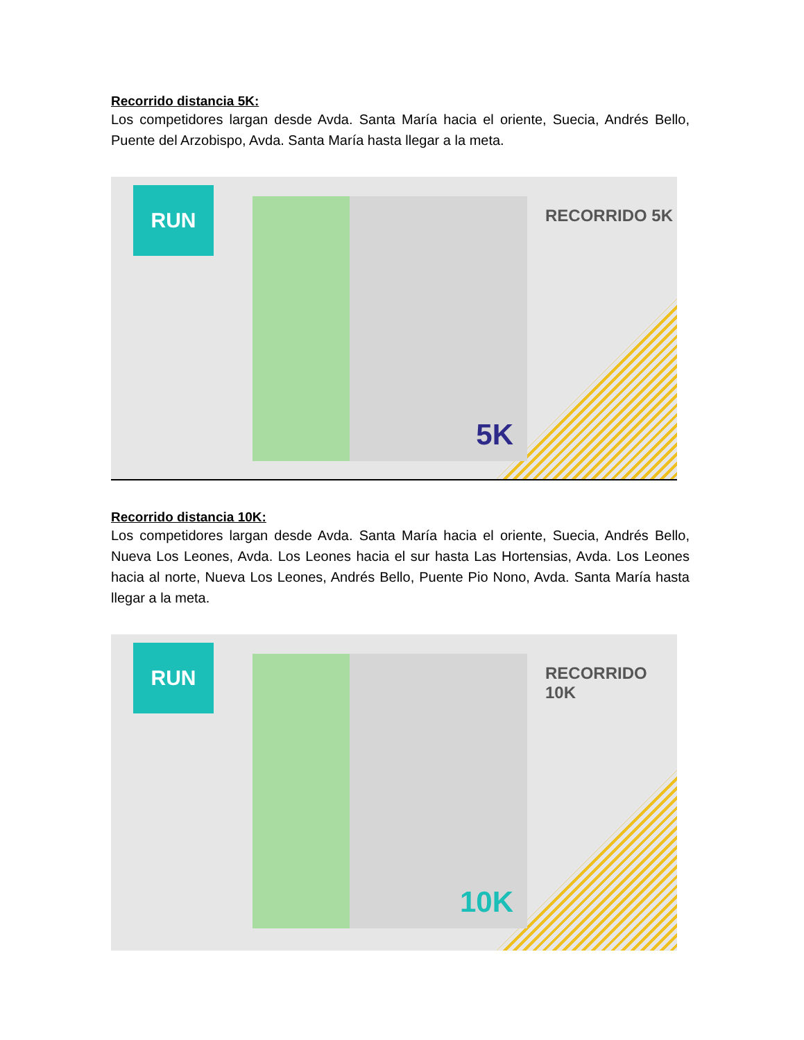Recorrido distancia 5K:
Los competidores largan desde Avda. Santa María hacia el oriente, Suecia, Andrés Bello, Puente del Arzobispo, Avda. Santa María hasta llegar a la meta.
RUN 5K
RECORRIDO 5K
Recorrido distancia 10K:
Los competidores largan desde Avda. Santa María hacia el oriente, Suecia, Andrés Bello, Nueva Los Leones, Avda. Los Leones hacia el sur hasta Las Hortensias, Avda. Los Leones hacia al norte, Nueva Los Leones, Andrés Bello, Puente Pio Nono, Avda. Santa María hasta llegar a la meta.
RUN 10K
RECORRIDO 10K